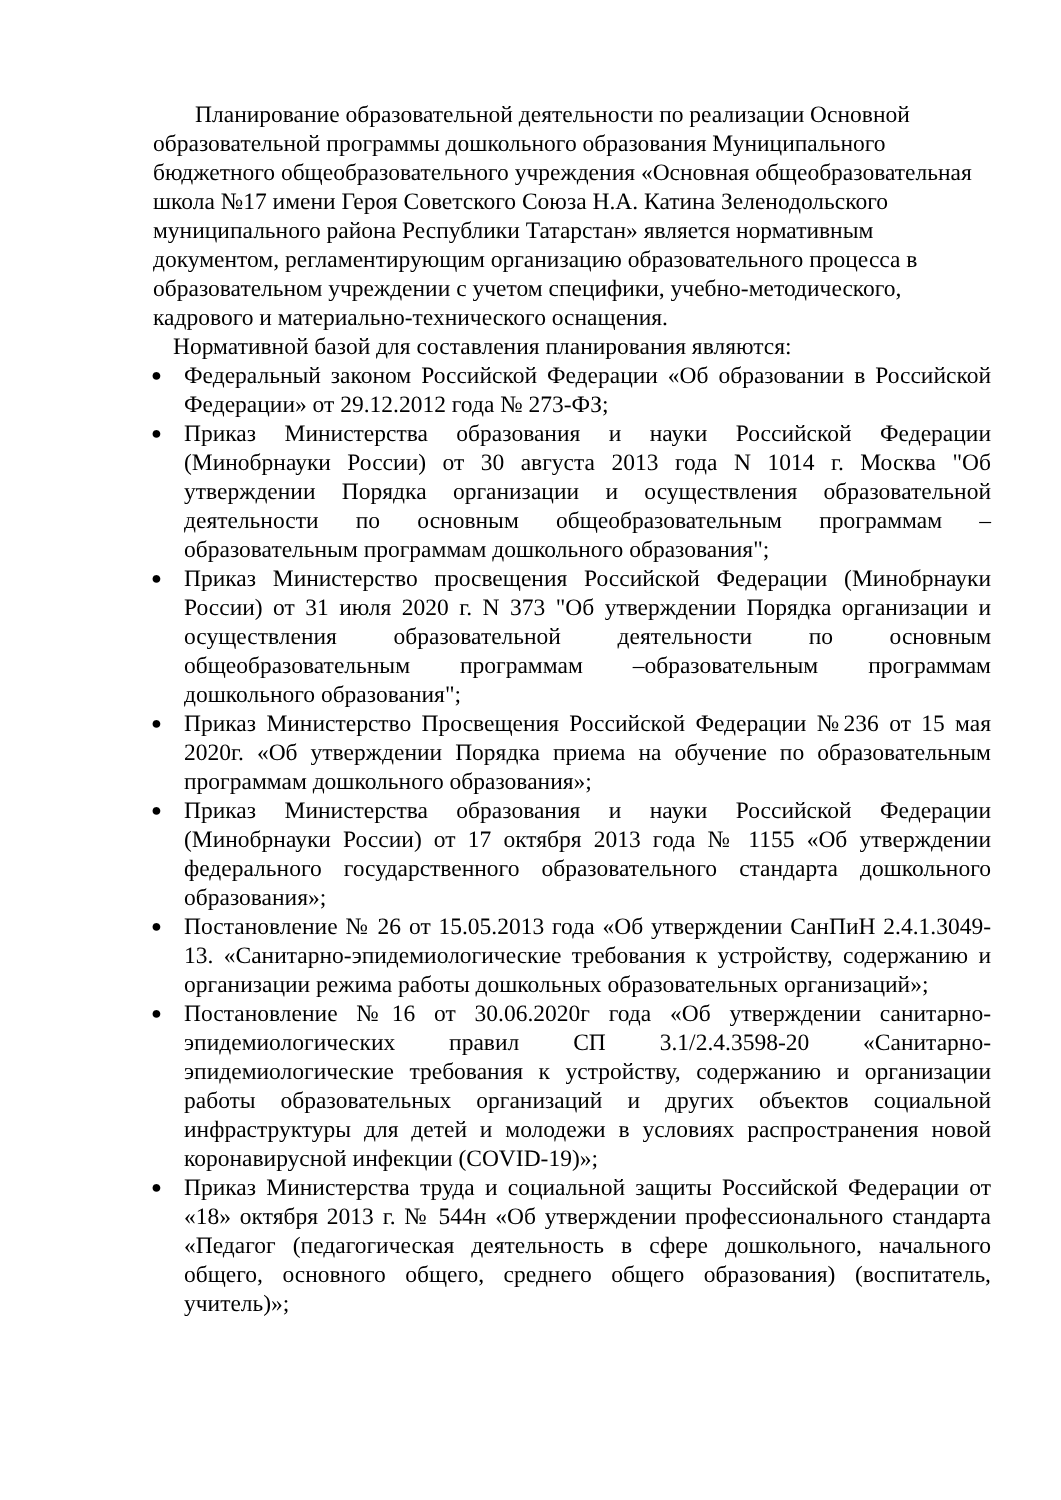Планирование образовательной деятельности по реализации Основной образовательной программы дошкольного образования Муниципального бюджетного общеобразовательного учреждения «Основная общеобразовательная школа №17 имени Героя Советского Союза Н.А. Катина Зеленодольского муниципального района Республики Татарстан» является нормативным документом, регламентирующим организацию образовательного процесса в образовательном учреждении с учетом специфики, учебно-методического, кадрового и материально-технического оснащения.
Нормативной базой для составления планирования являются:
● Федеральный законом Российской Федерации «Об образовании в Российской Федерации» от 29.12.2012 года № 273-ФЗ;
● Приказ Министерства образования и науки Российской Федерации (Минобрнауки России) от 30 августа 2013 года N 1014 г. Москва "Об утверждении Порядка организации и осуществления образовательной деятельности по основным общеобразовательным программам – образовательным программам дошкольного образования";
● Приказ Министерство просвещения Российской Федерации (Минобрнауки России) от 31 июля 2020 г. N 373 "Об утверждении Порядка организации и осуществления образовательной деятельности по основным общеобразовательным программам –образовательным программам дошкольного образования";
● Приказ Министерство Просвещения Российской Федерации №236 от 15 мая 2020г. «Об утверждении Порядка приема на обучение по образовательным программам дошкольного образования»;
● Приказ Министерства образования и науки Российской Федерации (Минобрнауки России) от 17 октября 2013 года № 1155 «Об утверждении федерального государственного образовательного стандарта дошкольного образования»;
● Постановление № 26 от 15.05.2013 года «Об утверждении СанПиН 2.4.1.3049-13. «Санитарно-эпидемиологические требования к устройству, содержанию и организации режима работы дошкольных образовательных организаций»;
● Постановление №16 от 30.06.2020г года «Об утверждении санитарно-эпидемиологических правил СП 3.1/2.4.3598-20 «Санитарно-эпидемиологические требования к устройству, содержанию и организации работы образовательных организаций и других объектов социальной инфраструктуры для детей и молодежи в условиях распространения новой коронавирусной инфекции (COVID-19)»;
● Приказ Министерства труда и социальной защиты Российской Федерации от «18» октября 2013 г. № 544н «Об утверждении профессионального стандарта «Педагог (педагогическая деятельность в сфере дошкольного, начального общего, основного общего, среднего общего образования) (воспитатель, учитель)»;